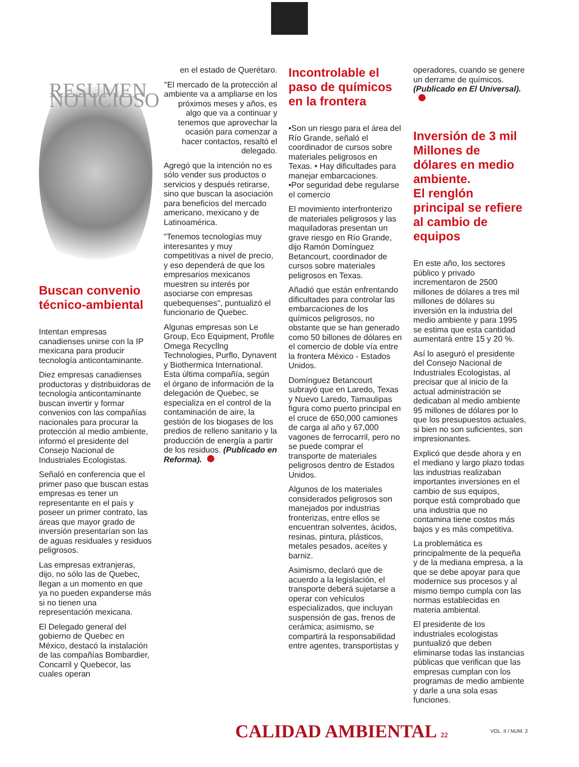RESUMEN NOTICIOSO
Buscan convenio técnico-ambiental
Intentan empresas canadienses unirse con la IP mexicana para producir tecnología anticontaminante.
Diez empresas canadienses productoras y distribuidoras de tecnología anticontaminante buscan invertir y formar convenios con las compañías nacionales para procurar la protección al medio ambiente, informó el presidente del Consejo Nacional de Industriales Ecologistas.
Señaló en conferencia que el primer paso que buscan estas empresas es tener un representante en el país y poseer un primer contrato, las áreas que mayor grado de inversión presentarían son las de aguas residuales y residuos peligrosos.
Las empresas extranjeras, dijo, no sólo las de Quebec, llegan a un momento en que ya no pueden expanderse más si no tienen una representación mexicana.
El Delegado general del gobierno de Quebec en México, destacó la instalación de las compañías Bombardier, Concarril y Quebecor, las cuales operan
en el estado de Querétaro.
"El mercado de la protección al ambiente va a ampliarse en los próximos meses y años, es algo que va a continuar y tenemos que aprovechar la ocasión para comenzar a hacer contactos, resaltó el delegado.
Agregó que la intención no es sólo vender sus productos o servicios y después retirarse, sino que buscan la asociación para beneficios del mercado americano, mexicano y de Latinoamérica.
"Tenemos tecnologías muy interesantes y muy competitivas a nivel de precio, y eso dependerá de que los empresarios mexicanos muestren su interés por asociarse con empresas quebequenses", puntualizó el funcionario de Quebec.
Algunas empresas son Le Group, Eco Equipment, Profile Omega Recycllng Technologies, Purflo, Dynavent y Biothermica International. Esta última compañía, según el órgano de información de la delegación de Quebec, se especializa en el control de la contaminación de aire, la gestión de los biogases de los predios de relleno sanitario y la producción de energía a partir de los residuos. (Publicado en Reforma).
Incontrolable el paso de químicos en la frontera
•Son un riesgo para el área del Río Grande, señaló el coordinador de cursos sobre materiales peligrosos en Texas. • Hay dificultades para manejar embarcaciones.
•Por seguridad debe regularse el comercio
El movimiento interfronterizo de materiales peligrosos y las maquiladoras presentan un grave riesgo en Río Grande, dijo Ramón Domínguez Betancourt, coordinador de cursos sobre materiales peligrosos en Texas.
Añadió que están enfrentando dificultades para controlar las embarcaciones de los químicos peligrosos, no obstante que se han generado como 50 billones de dólares en el comercio de doble vía entre la frontera México - Estados Unidos.
Domínguez Betancourt subrayó que en Laredo, Texas y Nuevo Laredo, Tamaulipas figura como puerto principal en el cruce de 650,000 camiones de carga al año y 67,000 vagones de ferrocarril, pero no se puede comprar el transporte de materiales peligrosos dentro de Estados Unidos.
Algunos de los materiales considerados peligrosos son manejados por industrias fronterizas, entre ellos se encuentran solventes, ácidos, resinas, pintura, plásticos, metales pesados, aceites y barniz.
Asimismo, declaró que de acuerdo a la legislación, el transporte deberá sujetarse a operar con vehículos especializados, que incluyan suspensión de gas, frenos de cerámica; asimismo, se compartirá la responsabilidad entre agentes, transportistas y
operadores, cuando se genere un derrame de químicos. (Publicado en El Universal).
Inversión de 3 mil Millones de dólares en medio ambiente.
El renglón principal se refiere al cambio de equipos
En este año, los sectores público y privado incrementaron de 2500 millones de dólares a tres mil millones de dólares su inversión en la industria del medio ambiente y para 1995 se estima que esta cantidad aumentará entre 15 y 20 %.
Así lo aseguró el presidente del Consejo Nacional de Industriales Ecologistas, al precisar que al inicio de la actual administración se dedicaban al medio ambiente 95 millones de dólares por lo que los presupuestos actuales, si bien no son suficientes, son impresionantes.
Explicó que desde ahora y en el mediano y largo plazo todas las industrias realizaban importantes inversiones en el cambio de sus equipos, porque está comprobado que una industria que no contamina tiene costos más bajos y es más competitiva.
La problemática es principalmente de la pequeña y de la mediana empresa, a la que se debe apoyar para que modernice sus procesos y al mismo tiempo cumpla con las normas establecidas en materia ambiental.
El presidente de los industriales ecologistas puntualizó que deben eliminarse todas las instancias públicas que verifican que las empresas cumplan con los programas de medio ambiente y darle a una sola esas funciones.
CALIDAD AMBIENTAL 22
VOL. II / NUM. 2